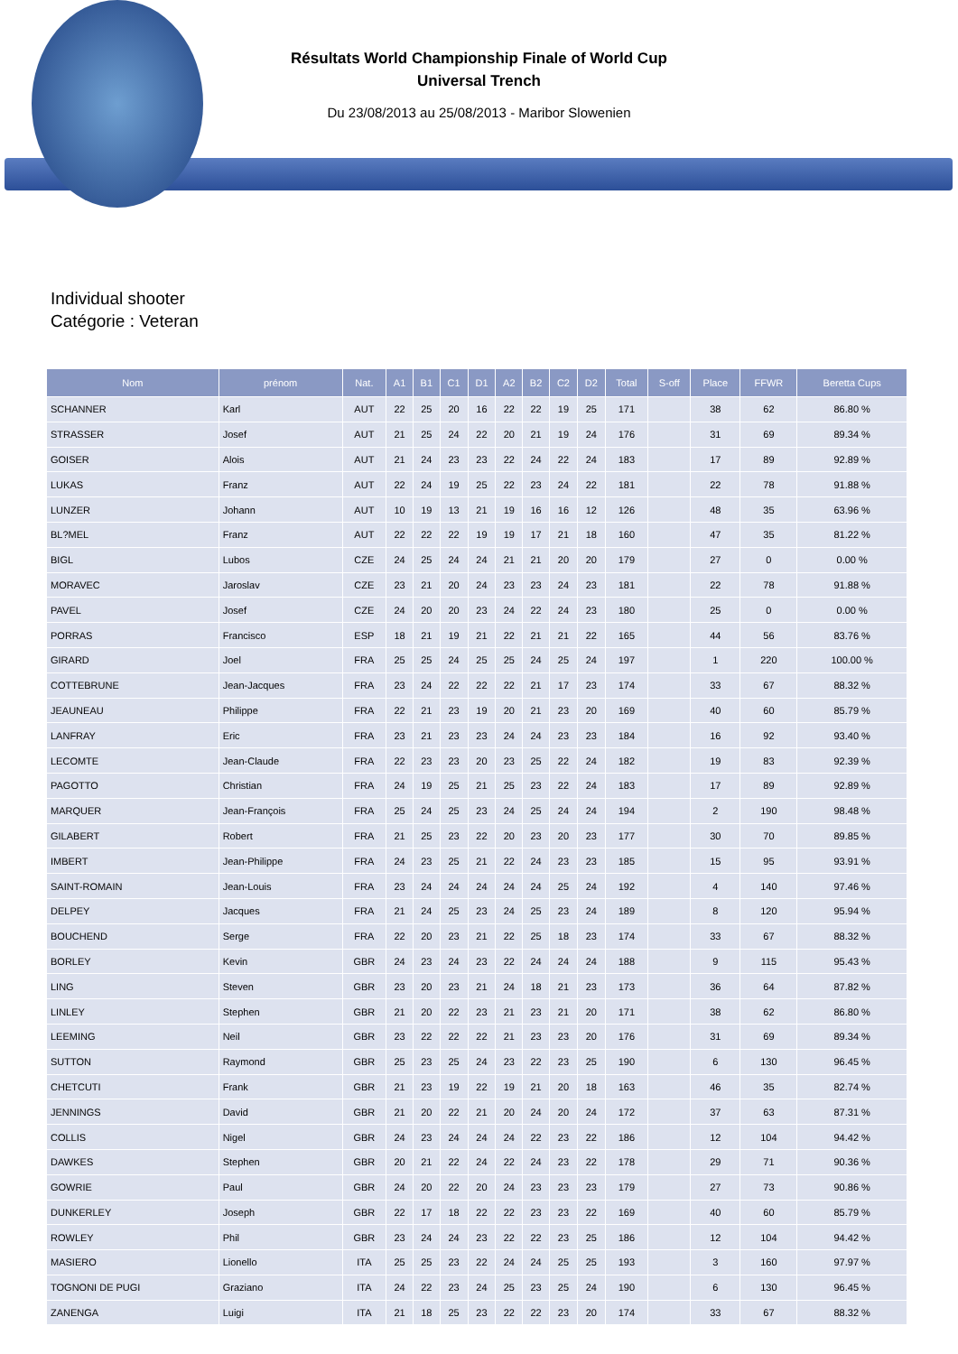Résultats World Championship Finale of World Cup
Universal Trench
Du 23/08/2013 au 25/08/2013 - Maribor Slowenien
Individual shooter
Catégorie : Veteran
| Nom | prénom | Nat. | A1 | B1 | C1 | D1 | A2 | B2 | C2 | D2 | Total | S-off | Place | FFWR | Beretta Cups |
| --- | --- | --- | --- | --- | --- | --- | --- | --- | --- | --- | --- | --- | --- | --- | --- |
| SCHANNER | Karl | AUT | 22 | 25 | 20 | 16 | 22 | 22 | 19 | 25 | 171 | | 38 | 62 | 86.80 % |
| STRASSER | Josef | AUT | 21 | 25 | 24 | 22 | 20 | 21 | 19 | 24 | 176 | | 31 | 69 | 89.34 % |
| GOISER | Alois | AUT | 21 | 24 | 23 | 23 | 22 | 24 | 22 | 24 | 183 | | 17 | 89 | 92.89 % |
| LUKAS | Franz | AUT | 22 | 24 | 19 | 25 | 22 | 23 | 24 | 22 | 181 | | 22 | 78 | 91.88 % |
| LUNZER | Johann | AUT | 10 | 19 | 13 | 21 | 19 | 16 | 16 | 12 | 126 | | 48 | 35 | 63.96 % |
| BL?MEL | Franz | AUT | 22 | 22 | 22 | 19 | 19 | 17 | 21 | 18 | 160 | | 47 | 35 | 81.22 % |
| BIGL | Lubos | CZE | 24 | 25 | 24 | 24 | 21 | 21 | 20 | 20 | 179 | | 27 | 0 | 0.00 % |
| MORAVEC | Jaroslav | CZE | 23 | 21 | 20 | 24 | 23 | 23 | 24 | 23 | 181 | | 22 | 78 | 91.88 % |
| PAVEL | Josef | CZE | 24 | 20 | 20 | 23 | 24 | 22 | 24 | 23 | 180 | | 25 | 0 | 0.00 % |
| PORRAS | Francisco | ESP | 18 | 21 | 19 | 21 | 22 | 21 | 21 | 22 | 165 | | 44 | 56 | 83.76 % |
| GIRARD | Joel | FRA | 25 | 25 | 24 | 25 | 25 | 24 | 25 | 24 | 197 | | 1 | 220 | 100.00 % |
| COTTEBRUNE | Jean-Jacques | FRA | 23 | 24 | 22 | 22 | 22 | 21 | 17 | 23 | 174 | | 33 | 67 | 88.32 % |
| JEAUNEAU | Philippe | FRA | 22 | 21 | 23 | 19 | 20 | 21 | 23 | 20 | 169 | | 40 | 60 | 85.79 % |
| LANFRAY | Eric | FRA | 23 | 21 | 23 | 23 | 24 | 24 | 23 | 23 | 184 | | 16 | 92 | 93.40 % |
| LECOMTE | Jean-Claude | FRA | 22 | 23 | 23 | 20 | 23 | 25 | 22 | 24 | 182 | | 19 | 83 | 92.39 % |
| PAGOTTO | Christian | FRA | 24 | 19 | 25 | 21 | 25 | 23 | 22 | 24 | 183 | | 17 | 89 | 92.89 % |
| MARQUER | Jean-François | FRA | 25 | 24 | 25 | 23 | 24 | 25 | 24 | 24 | 194 | | 2 | 190 | 98.48 % |
| GILABERT | Robert | FRA | 21 | 25 | 23 | 22 | 20 | 23 | 20 | 23 | 177 | | 30 | 70 | 89.85 % |
| IMBERT | Jean-Philippe | FRA | 24 | 23 | 25 | 21 | 22 | 24 | 23 | 23 | 185 | | 15 | 95 | 93.91 % |
| SAINT-ROMAIN | Jean-Louis | FRA | 23 | 24 | 24 | 24 | 24 | 24 | 25 | 24 | 192 | | 4 | 140 | 97.46 % |
| DELPEY | Jacques | FRA | 21 | 24 | 25 | 23 | 24 | 25 | 23 | 24 | 189 | | 8 | 120 | 95.94 % |
| BOUCHEND | Serge | FRA | 22 | 20 | 23 | 21 | 22 | 25 | 18 | 23 | 174 | | 33 | 67 | 88.32 % |
| BORLEY | Kevin | GBR | 24 | 23 | 24 | 23 | 22 | 24 | 24 | 24 | 188 | | 9 | 115 | 95.43 % |
| LING | Steven | GBR | 23 | 20 | 23 | 21 | 24 | 18 | 21 | 23 | 173 | | 36 | 64 | 87.82 % |
| LINLEY | Stephen | GBR | 21 | 20 | 22 | 23 | 21 | 23 | 21 | 20 | 171 | | 38 | 62 | 86.80 % |
| LEEMING | Neil | GBR | 23 | 22 | 22 | 22 | 21 | 23 | 23 | 20 | 176 | | 31 | 69 | 89.34 % |
| SUTTON | Raymond | GBR | 25 | 23 | 25 | 24 | 23 | 22 | 23 | 25 | 190 | | 6 | 130 | 96.45 % |
| CHETCUTI | Frank | GBR | 21 | 23 | 19 | 22 | 19 | 21 | 20 | 18 | 163 | | 46 | 35 | 82.74 % |
| JENNINGS | David | GBR | 21 | 20 | 22 | 21 | 20 | 24 | 20 | 24 | 172 | | 37 | 63 | 87.31 % |
| COLLIS | Nigel | GBR | 24 | 23 | 24 | 24 | 24 | 22 | 23 | 22 | 186 | | 12 | 104 | 94.42 % |
| DAWKES | Stephen | GBR | 20 | 21 | 22 | 24 | 22 | 24 | 23 | 22 | 178 | | 29 | 71 | 90.36 % |
| GOWRIE | Paul | GBR | 24 | 20 | 22 | 20 | 24 | 23 | 23 | 23 | 179 | | 27 | 73 | 90.86 % |
| DUNKERLEY | Joseph | GBR | 22 | 17 | 18 | 22 | 22 | 23 | 23 | 22 | 169 | | 40 | 60 | 85.79 % |
| ROWLEY | Phil | GBR | 23 | 24 | 24 | 23 | 22 | 22 | 23 | 25 | 186 | | 12 | 104 | 94.42 % |
| MASIERO | Lionello | ITA | 25 | 25 | 23 | 22 | 24 | 24 | 25 | 25 | 193 | | 3 | 160 | 97.97 % |
| TOGNONI DE PUGI | Graziano | ITA | 24 | 22 | 23 | 24 | 25 | 23 | 25 | 24 | 190 | | 6 | 130 | 96.45 % |
| ZANENGA | Luigi | ITA | 21 | 18 | 25 | 23 | 22 | 22 | 23 | 20 | 174 | | 33 | 67 | 88.32 % |